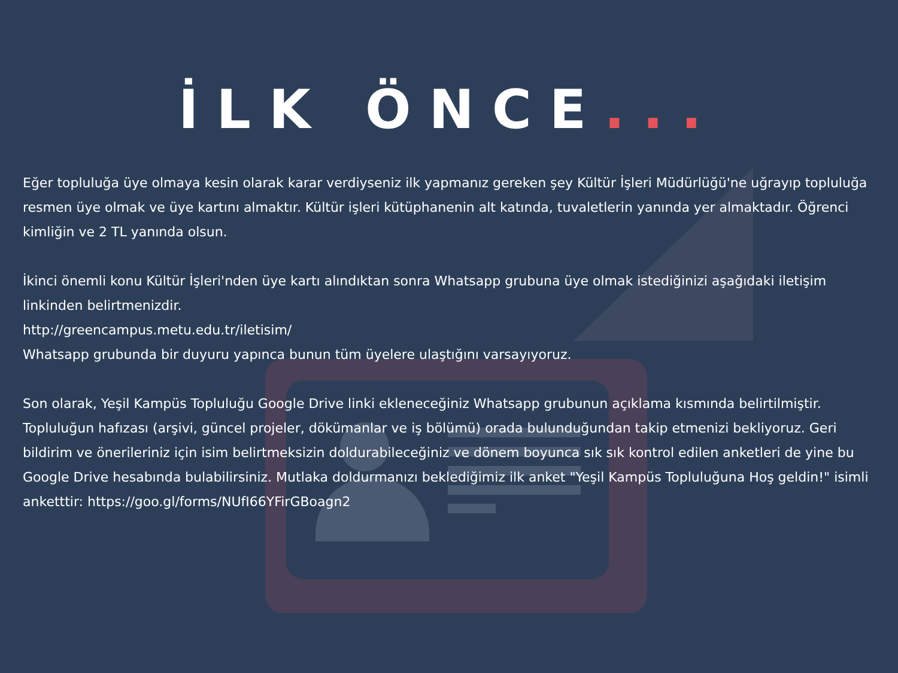İLK ÖNCE...
Eğer topluluğa üye olmaya kesin olarak karar verdiyseniz ilk yapmanız gereken şey Kültür İşleri Müdürlüğü'ne uğrayıp topluluğa resmen üye olmak ve üye kartını almaktır. Kültür işleri kütüphanenin alt katında, tuvaletlerin yanında yer almaktadır. Öğrenci kimliğin ve 2 TL yanında olsun.
İkinci önemli konu Kültür İşleri'nden üye kartı alındıktan sonra Whatsapp grubuna üye olmak istediğinizi aşağıdaki iletişim linkinden belirtmenizdir.
http://greencampus.metu.edu.tr/iletisim/
Whatsapp grubunda bir duyuru yapınca bunun tüm üyelere ulaştığını varsayıyoruz.
Son olarak, Yeşil Kampüs Topluluğu Google Drive linki ekleneceğiniz Whatsapp grubunun açıklama kısmında belirtilmiştir. Topluluğun hafızası (arşivi, güncel projeler, dökümanlar ve iş bölümü) orada bulunduğundan takip etmenizi bekliyoruz. Geri bildirim ve önerileriniz için isim belirtmeksizin doldurabileceğiniz ve dönem boyunca sık sık kontrol edilen anketleri de yine bu Google Drive hesabında bulabilirsiniz. Mutlaka doldurmanızı beklediğimiz ilk anket "Yeşil Kampüs Topluluğuna Hoş geldin!" isimli anketttir: https://goo.gl/forms/NUfI66YFirGBoagn2